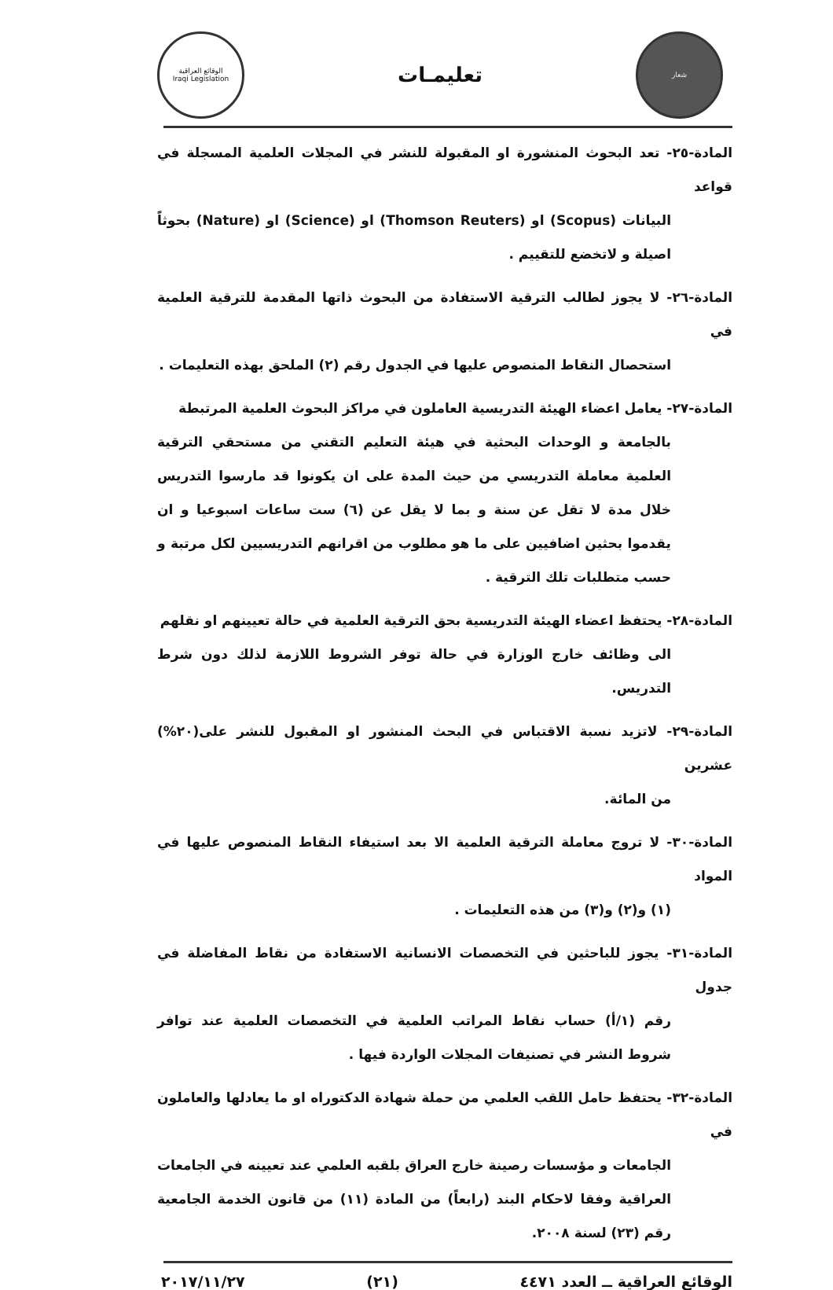شعار
تعليمـات
الوقائع العراقية
Iraqi Legislation
المادة-٢٥- تعد البحوث المنشورة او المقبولة للنشر في المجلات العلمية المسجلة في قواعد
البيانات (Scopus) او (Thomson Reuters) او (Science) او (Nature) بحوثاً اصيلة و لاتخضع للتقييم .
المادة-٢٦- لا يجوز لطالب الترقية الاستفادة من البحوث ذاتها المقدمة للترقية العلمية في
استحصال النقاط المنصوص عليها في الجدول رقم (٢) الملحق بهذه التعليمات .
المادة-٢٧- يعامل اعضاء الهيئة التدريسية العاملون في مراكز البحوث العلمية المرتبطة
بالجامعة و الوحدات البحثية في هيئة التعليم التقني من مستحقي الترقية العلمية معاملة التدريسي من حيث المدة على ان يكونوا قد مارسوا التدريس خلال مدة لا تقل عن سنة و بما لا يقل عن (٦) ست ساعات اسبوعيا و ان يقدموا بحثين اضافيين على ما هو مطلوب من اقرانهم التدريسيين لكل مرتبة و حسب متطلبات تلك الترقية .
المادة-٢٨- يحتفظ اعضاء الهيئة التدريسية بحق الترقية العلمية في حالة تعيينهم او نقلهم
الى وظائف خارج الوزارة في حالة توفر الشروط اللازمة لذلك دون شرط التدريس.
المادة-٢٩- لاتزيد نسبة الاقتباس في البحث المنشور او المقبول للنشر على(٢٠%) عشرين
من المائة.
المادة-٣٠- لا تروج معاملة الترقية العلمية الا بعد استيفاء النقاط المنصوص عليها في المواد
(١) و(٢) و(٣) من هذه التعليمات .
المادة-٣١- يجوز للباحثين في التخصصات الانسانية الاستفادة من نقاط المفاضلة في جدول
رقم (١/أ) حساب نقاط المراتب العلمية في التخصصات العلمية عند توافر شروط النشر في تصنيفات المجلات الواردة فيها .
المادة-٣٢- يحتفظ حامل اللقب العلمي من حملة شهادة الدكتوراه او ما يعادلها والعاملون في
الجامعات و مؤسسات رصينة خارج العراق بلقبه العلمي عند تعيينه في الجامعات العراقية وفقا لاحكام البند (رابعاً) من المادة (١١) من قانون الخدمة الجامعية رقم (٢٣) لسنة ٢٠٠٨.
الوقائع العراقية ــ العدد ٤٤٧١ (٢١) ٢٠١٧/١١/٢٧